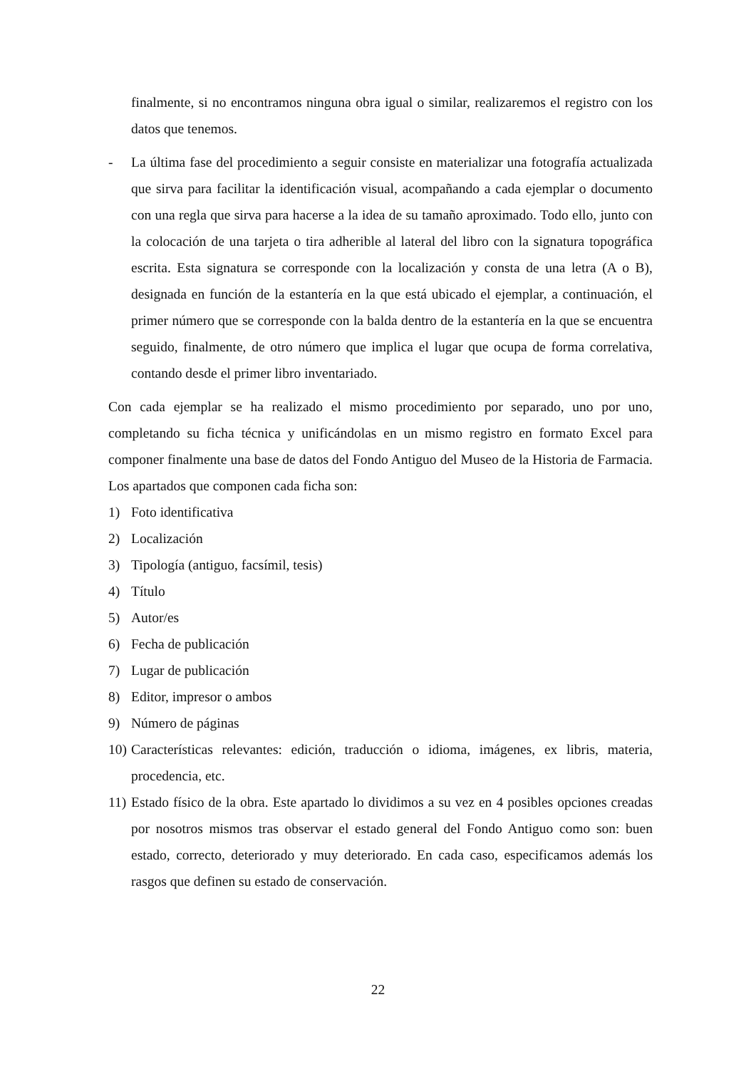finalmente, si no encontramos ninguna obra igual o similar, realizaremos el registro con los datos que tenemos.
- La última fase del procedimiento a seguir consiste en materializar una fotografía actualizada que sirva para facilitar la identificación visual, acompañando a cada ejemplar o documento con una regla que sirva para hacerse a la idea de su tamaño aproximado. Todo ello, junto con la colocación de una tarjeta o tira adherible al lateral del libro con la signatura topográfica escrita. Esta signatura se corresponde con la localización y consta de una letra (A o B), designada en función de la estantería en la que está ubicado el ejemplar, a continuación, el primer número que se corresponde con la balda dentro de la estantería en la que se encuentra seguido, finalmente, de otro número que implica el lugar que ocupa de forma correlativa, contando desde el primer libro inventariado.
Con cada ejemplar se ha realizado el mismo procedimiento por separado, uno por uno, completando su ficha técnica y unificándolas en un mismo registro en formato Excel para componer finalmente una base de datos del Fondo Antiguo del Museo de la Historia de Farmacia. Los apartados que componen cada ficha son:
1) Foto identificativa
2) Localización
3) Tipología (antiguo, facsímil, tesis)
4) Título
5) Autor/es
6) Fecha de publicación
7) Lugar de publicación
8) Editor, impresor o ambos
9) Número de páginas
10) Características relevantes: edición, traducción o idioma, imágenes, ex libris, materia, procedencia, etc.
11) Estado físico de la obra. Este apartado lo dividimos a su vez en 4 posibles opciones creadas por nosotros mismos tras observar el estado general del Fondo Antiguo como son: buen estado, correcto, deteriorado y muy deteriorado. En cada caso, especificamos además los rasgos que definen su estado de conservación.
22